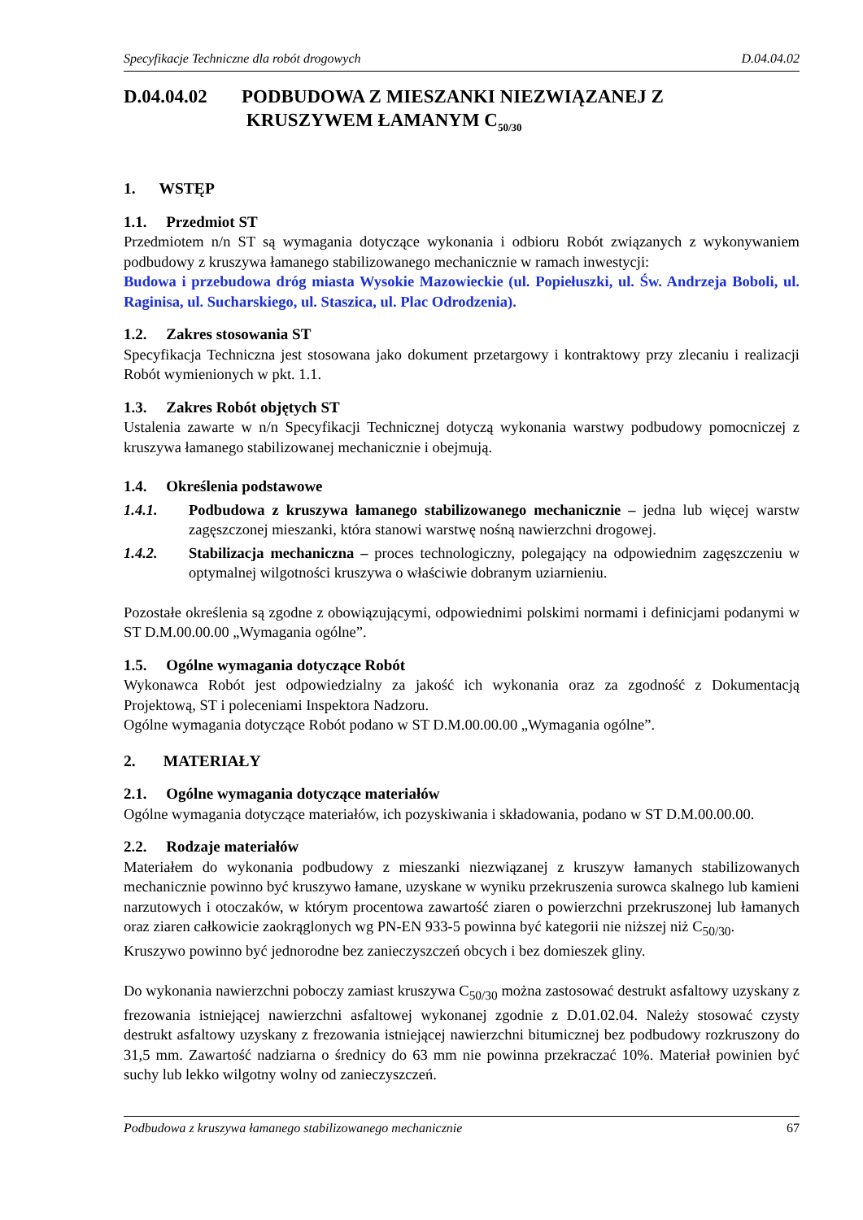Specyfikacje Techniczne dla robót drogowych D.04.04.02
D.04.04.02 PODBUDOWA Z MIESZANKI NIEZWIĄZANEJ Z
KRUSZYWEM ŁAMANYM C<sub>50/30</sub>
1. WSTĘP
1.1. Przedmiot ST
Przedmiotem n/n ST są wymagania dotyczące wykonania i odbioru Robót związanych z wykonywaniem podbudowy z kruszywa łamanego stabilizowanego mechanicznie w ramach inwestycji:
Budowa i przebudowa dróg miasta Wysokie Mazowieckie (ul. Popiełuszki, ul. Św. Andrzeja Boboli, ul. Raginisa, ul. Sucharskiego, ul. Staszica, ul. Plac Odrodzenia).
1.2. Zakres stosowania ST
Specyfikacja Techniczna jest stosowana jako dokument przetargowy i kontraktowy przy zlecaniu i realizacji Robót wymienionych w pkt. 1.1.
1.3. Zakres Robót objętych ST
Ustalenia zawarte w n/n Specyfikacji Technicznej dotyczą wykonania warstwy podbudowy pomocniczej z kruszywa łamanego stabilizowanej mechanicznie i obejmują.
1.4. Określenia podstawowe
1.4.1. Podbudowa z kruszywa łamanego stabilizowanego mechanicznie – jedna lub więcej warstw zagęszczonej mieszanki, która stanowi warstwę nośną nawierzchni drogowej.
1.4.2. Stabilizacja mechaniczna – proces technologiczny, polegający na odpowiednim zagęszczeniu w optymalnej wilgotności kruszywa o właściwie dobranym uziarnieniu.
Pozostałe określenia są zgodne z obowiązującymi, odpowiednimi polskimi normami i definicjami podanymi w ST D.M.00.00.00 „Wymagania ogólne”.
1.5. Ogólne wymagania dotyczące Robót
Wykonawca Robót jest odpowiedzialny za jakość ich wykonania oraz za zgodność z Dokumentacją Projektową, ST i poleceniami Inspektora Nadzoru.
Ogólne wymagania dotyczące Robót podano w ST D.M.00.00.00 „Wymagania ogólne”.
2. MATERIAŁY
2.1. Ogólne wymagania dotyczące materiałów
Ogólne wymagania dotyczące materiałów, ich pozyskiwania i składowania, podano w ST D.M.00.00.00.
2.2. Rodzaje materiałów
Materiałem do wykonania podbudowy z mieszanki niezwiązanej z kruszyw łamanych stabilizowanych mechanicznie powinno być kruszywo łamane, uzyskane w wyniku przekruszenia surowca skalnego lub kamieni narzutowych i otoczaków, w którym procentowa zawartość ziaren o powierzchni przekruszonej lub łamanych oraz ziaren całkowicie zaokrąglonych wg PN-EN 933-5 powinna być kategorii nie niższej niż C<sub>50/30</sub>.
Kruszywo powinno być jednorodne bez zanieczyszczeń obcych i bez domieszek gliny.
Do wykonania nawierzchni poboczy zamiast kruszywa C<sub>50/30</sub> można zastosować destrukt asfaltowy uzyskany z frezowania istniejącej nawierzchni asfaltowej wykonanej zgodnie z D.01.02.04. Należy stosować czysty destrukt asfaltowy uzyskany z frezowania istniejącej nawierzchni bitumicznej bez podbudowy rozkruszony do 31,5 mm. Zawartość nadziarna o średnicy do 63 mm nie powinna przekraczać 10%. Materiał powinien być suchy lub lekko wilgotny wolny od zanieczyszczeń.
Podbudowa z kruszywa łamanego stabilizowanego mechanicznie 67